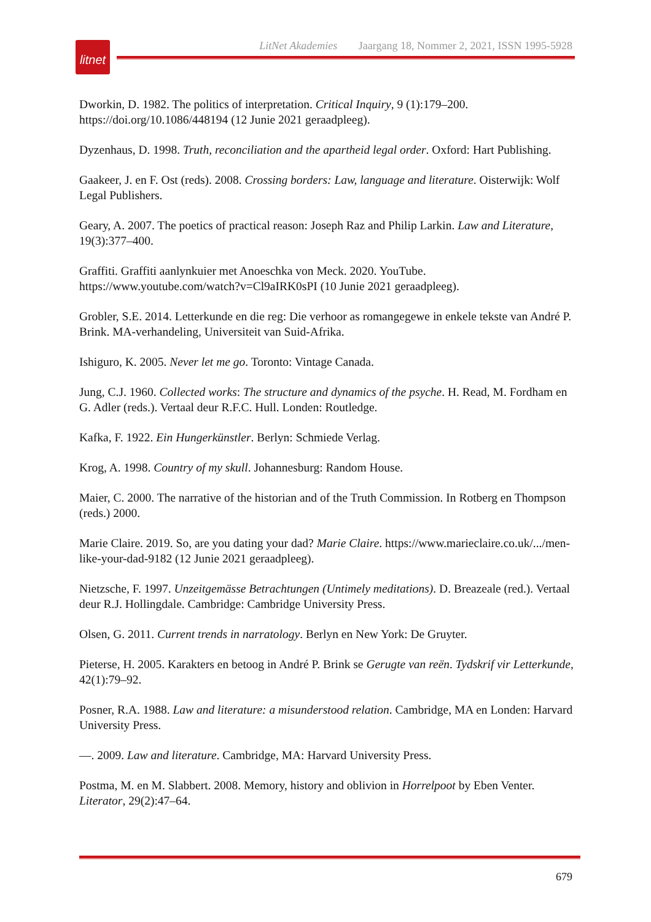litnet
LitNet Akademies Jaargang 18, Nommer 2, 2021, ISSN 1995-5928
Dworkin, D. 1982. The politics of interpretation. Critical Inquiry, 9 (1):179–200. https://doi.org/10.1086/448194 (12 Junie 2021 geraadpleeg).
Dyzenhaus, D. 1998. Truth, reconciliation and the apartheid legal order. Oxford: Hart Publishing.
Gaakeer, J. en F. Ost (reds). 2008. Crossing borders: Law, language and literature. Oisterwijk: Wolf Legal Publishers.
Geary, A. 2007. The poetics of practical reason: Joseph Raz and Philip Larkin. Law and Literature, 19(3):377–400.
Graffiti. Graffiti aanlynkuier met Anoeschka von Meck. 2020. YouTube. https://www.youtube.com/watch?v=Cl9aIRK0sPI (10 Junie 2021 geraadpleeg).
Grobler, S.E. 2014. Letterkunde en die reg: Die verhoor as romangegewe in enkele tekste van André P. Brink. MA-verhandeling, Universiteit van Suid-Afrika.
Ishiguro, K. 2005. Never let me go. Toronto: Vintage Canada.
Jung, C.J. 1960. Collected works: The structure and dynamics of the psyche. H. Read, M. Fordham en G. Adler (reds.). Vertaal deur R.F.C. Hull. Londen: Routledge.
Kafka, F. 1922. Ein Hungerkünstler. Berlyn: Schmiede Verlag.
Krog, A. 1998. Country of my skull. Johannesburg: Random House.
Maier, C. 2000. The narrative of the historian and of the Truth Commission. In Rotberg en Thompson (reds.) 2000.
Marie Claire. 2019. So, are you dating your dad? Marie Claire. https://www.marieclaire.co.uk/.../men-like-your-dad-9182 (12 Junie 2021 geraadpleeg).
Nietzsche, F. 1997. Unzeitgemässe Betrachtungen (Untimely meditations). D. Breazeale (red.). Vertaal deur R.J. Hollingdale. Cambridge: Cambridge University Press.
Olsen, G. 2011. Current trends in narratology. Berlyn en New York: De Gruyter.
Pieterse, H. 2005. Karakters en betoog in André P. Brink se Gerugte van reën. Tydskrif vir Letterkunde, 42(1):79–92.
Posner, R.A. 1988. Law and literature: a misunderstood relation. Cambridge, MA en Londen: Harvard University Press.
—. 2009. Law and literature. Cambridge, MA: Harvard University Press.
Postma, M. en M. Slabbert. 2008. Memory, history and oblivion in Horrelpoot by Eben Venter. Literator, 29(2):47–64.
679